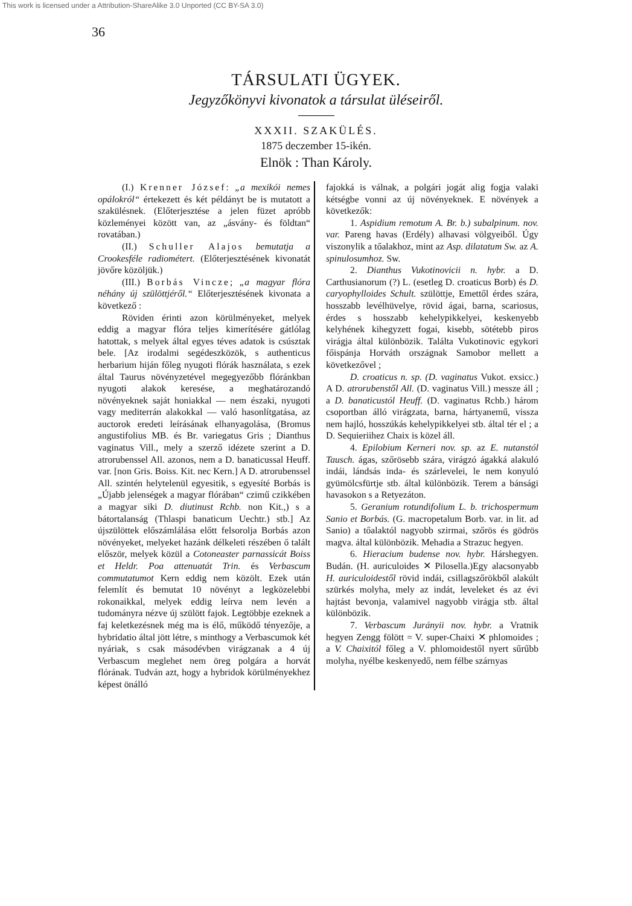This work is licensed under a Attribution-ShareAlike 3.0 Unported (CC BY-SA 3.0)
36
TÁRSULATI ÜGYEK.
Jegyzőkönyvi kivonatok a társulat üléseiről.
XXXII. SZAKÜLÉS.
1875 deczember 15-ikén.
Elnök : Than Károly.
(I.) Krenner József: „a mexikói nemes opálokról“ értekezett és két példányt be is mutatott a szakülésnek. (Előterjesztése a jelen füzet apróbb közleményei között van, az „ásvány- és földtan“ rovatában.)
(II.) Schuller Alajos bemutatja a Crookesféle radiométert. (Előterjesztésének kivonatát jövőre közöljük.)
(III.) Borbás Vincze; „a magyar flóra néhány új szülöttjéről.“ Előterjesztésének kivonata a következő :
Röviden érinti azon körülményeket, melyek eddig a magyar flóra teljes kimerítésére gátlólag hatottak, s melyek által egyes téves adatok is csúsztak bele. [Az irodalmi segédeszközök, s authenticus herbarium hiján főleg nyugoti flórák használata, s ezek által Taurus növényzetével megegyezőbb flóránkban nyugoti alakok keresése, a meghatározandó növényeknek saját honiakkal — nem északi, nyugoti vagy mediterrán alakokkal — való hasonlítgatása, az auctorok eredeti leírásának elhanyagolása, (Bromus angustifolius MB. és Br. variegatus Gris ; Dianthus vaginatus Vill., mely a szerző idézete szerint a D. atrorubenssel All. azonos, nem a D. banaticussal Heuff. var. [non Gris. Boiss. Kit. nec Kern.] A D. atrorubenssel All. szintén helytelenül egyesitik, s egyesíté Borbás is „Újabb jelenségek a magyar flórában“ czimű czikkében a magyar siki D. diutinust Rchb. non Kit.,) s a bátortalanság (Thlaspi banaticum Uechtr.) stb.] Az újszülöttek előszámlálása előtt felsorolja Borbás azon növényeket, melyeket hazánk délkeleti részében ő talált először, melyek közül a Cotoneaster parnassicát Boiss et Heldr. Poa attenuatát Trin. és Verbascum commutatumot Kern eddig nem közölt. Ezek után felemlít és bemutat 10 növényt a legközelebbi rokonaikkal, melyek eddig leírva nem levén a tudományra nézve új szülött fajok. Legtöbbje ezeknek a faj keletkezésnek még ma is élő, működő tényezője, a hybridatio által jött létre, s minthogy a Verbascumok két nyáriak, s csak másodévben virágzanak a 4 új Verbascum meglehet nem öreg polgára a horvát flórának. Tudván azt, hogy a hybridok körülményekhez képest önálló
fajokká is válnak, a polgári jogát alig fogja valaki kétségbe vonni az új növényeknek. E növények a következők:
1. Aspidium remotum A. Br. b.) subalpinum. nov. var. Pareng havas (Erdély) alhavasi völgyeiből. Úgy viszonylik a tőalakhoz, mint az Asp. dilatatum Sw. az A. spinulosumhoz. Sw.
2. Dianthus Vukotinovicii n. hybr. a D. Carthusianorum (?) L. (esetleg D. croaticus Borb) és D. caryophylloides Schult. szülöttje, Emettől érdes szára, hosszabb levélhüvelye, rövid ágai, barna, scariosus, érdes s hosszabb kehelypikkelyei, keskenyebb kelyhének kihegyzett fogai, kisebb, sötétebb piros virágja által különbözik. Találta Vukotinovic egykori főispánja Horváth országnak Samobor mellett a következővel ;
D. croaticus n. sp. (D. vaginatus Vukot. exsicc.) A D. atrorubenstől All. (D. vaginatus Vill.) messze áll ; a D. banaticustól Heuff. (D. vaginatus Rchb.) három csoportban álló virágzata, barna, hártyanemű, vissza nem hajló, hosszúkás kehelypikkelyei stb. által tér el ; a D. Sequieriihez Chaix is közel áll.
4. Epilobium Kerneri nov. sp. az E. nutanstól Tausch. ágas, szőrösebb szára, virágzó ágakká alakuló indái, lándsás inda- és szárlevelei, le nem konyuló gyümölcsfürtje stb. által különbözik. Terem a bánsági havasokon s a Retyezáton.
5. Geranium rotundifolium L. b. trichospermum Sanio et Borbás. (G. macropetalum Borb. var. in lit. ad Sanio) a tőalaktól nagyobb szirmai, szőrös és gödrös magva. által különbözik. Mehadia a Strazuc hegyen.
6. Hieracium budense nov. hybr. Hárshegyen. Budán. (H. auriculoides ✕ Pilosella.)Egy alacsonyabb H. auriculoidestől rövid indái, csillagszőrökből alakúlt szürkés molyha, mely az indát, leveleket és az évi hajtást bevonja, valamivel nagyobb virágja stb. által különbözik.
7. Verbascum Jurányii nov. hybr. a Vratnik hegyen Zengg fölött = V. super-Chaixi ✕ phlomoides ; a V. Chaixitól főleg a V. phlomoidestől nyert sűrűbb molyha, nyélbe keskenyedő, nem félbe szárnyas